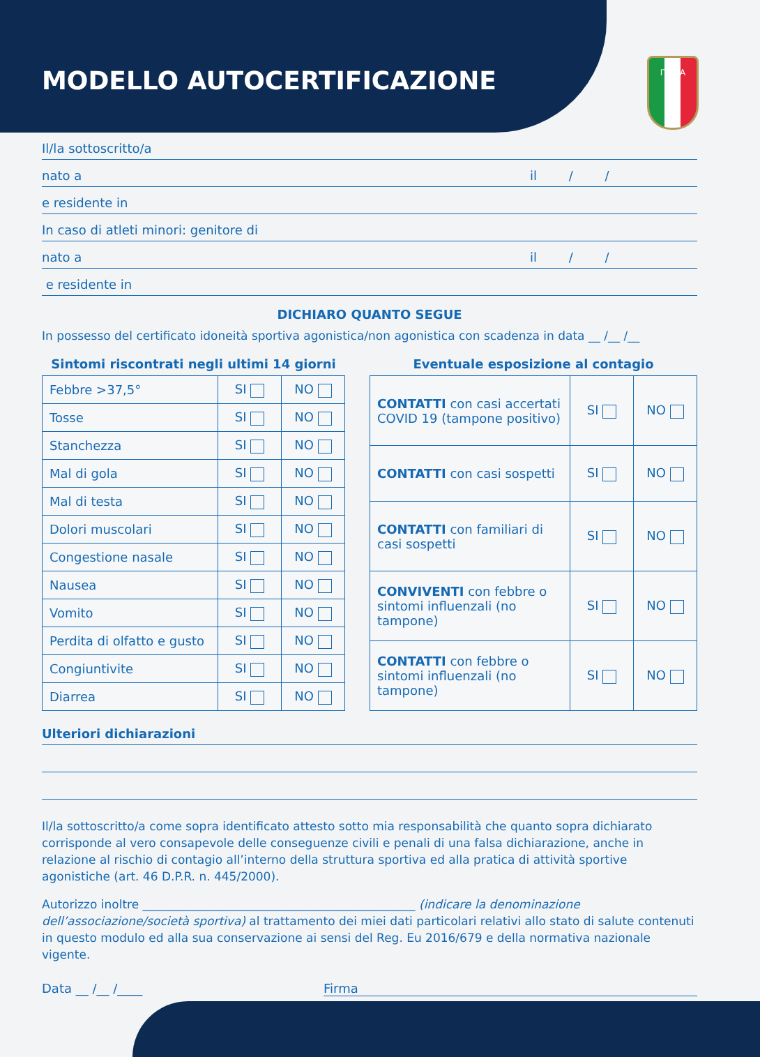ITALIA
MODELLO AUTOCERTIFICAZIONE
Il/la sottoscritto/a
nato a il / /
e residente in
In caso di atleti minori: genitore di
nato a il / /
e residente in
DICHIARO QUANTO SEGUE
In possesso del certificato idoneità sportiva agonistica/non agonistica con scadenza in data __ /__ /__
Sintomi riscontrati negli ultimi 14 giorni
| Febbre >37,5° | SI | NO |
| Tosse | SI | NO |
| Stanchezza | SI | NO |
| Mal di gola | SI | NO |
| Mal di testa | SI | NO |
| Dolori muscolari | SI | NO |
| Congestione nasale | SI | NO |
| Nausea | SI | NO |
| Vomito | SI | NO |
| Perdita di olfatto e gusto | SI | NO |
| Congiuntivite | SI | NO |
| Diarrea | SI | NO |
Eventuale esposizione al contagio
| CONTATTI con casi accertati COVID 19 (tampone positivo) | SI | NO |
| CONTATTI con casi sospetti | SI | NO |
| CONTATTI con familiari di casi sospetti | SI | NO |
| CONVIVENTI con febbre o sintomi influenzali (no tampone) | SI | NO |
| CONTATTI con febbre o sintomi influenzali (no tampone) | SI | NO |
Ulteriori dichiarazioni
Il/la sottoscritto/a come sopra identificato attesto sotto mia responsabilità che quanto sopra dichiarato corrisponde al vero consapevole delle conseguenze civili e penali di una falsa dichiarazione, anche in relazione al rischio di contagio all’interno della struttura sportiva ed alla pratica di attività sportive agonistiche (art. 46 D.P.R. n. 445/2000).
Autorizzo inoltre ______________________________________________ (indicare la denominazione dell’associazione/società sportiva) al trattamento dei miei dati particolari relativi allo stato di salute contenuti in questo modulo ed alla sua conservazione ai sensi del Reg. Eu 2016/679 e della normativa nazionale vigente.
Data __ /__ /____ Firma